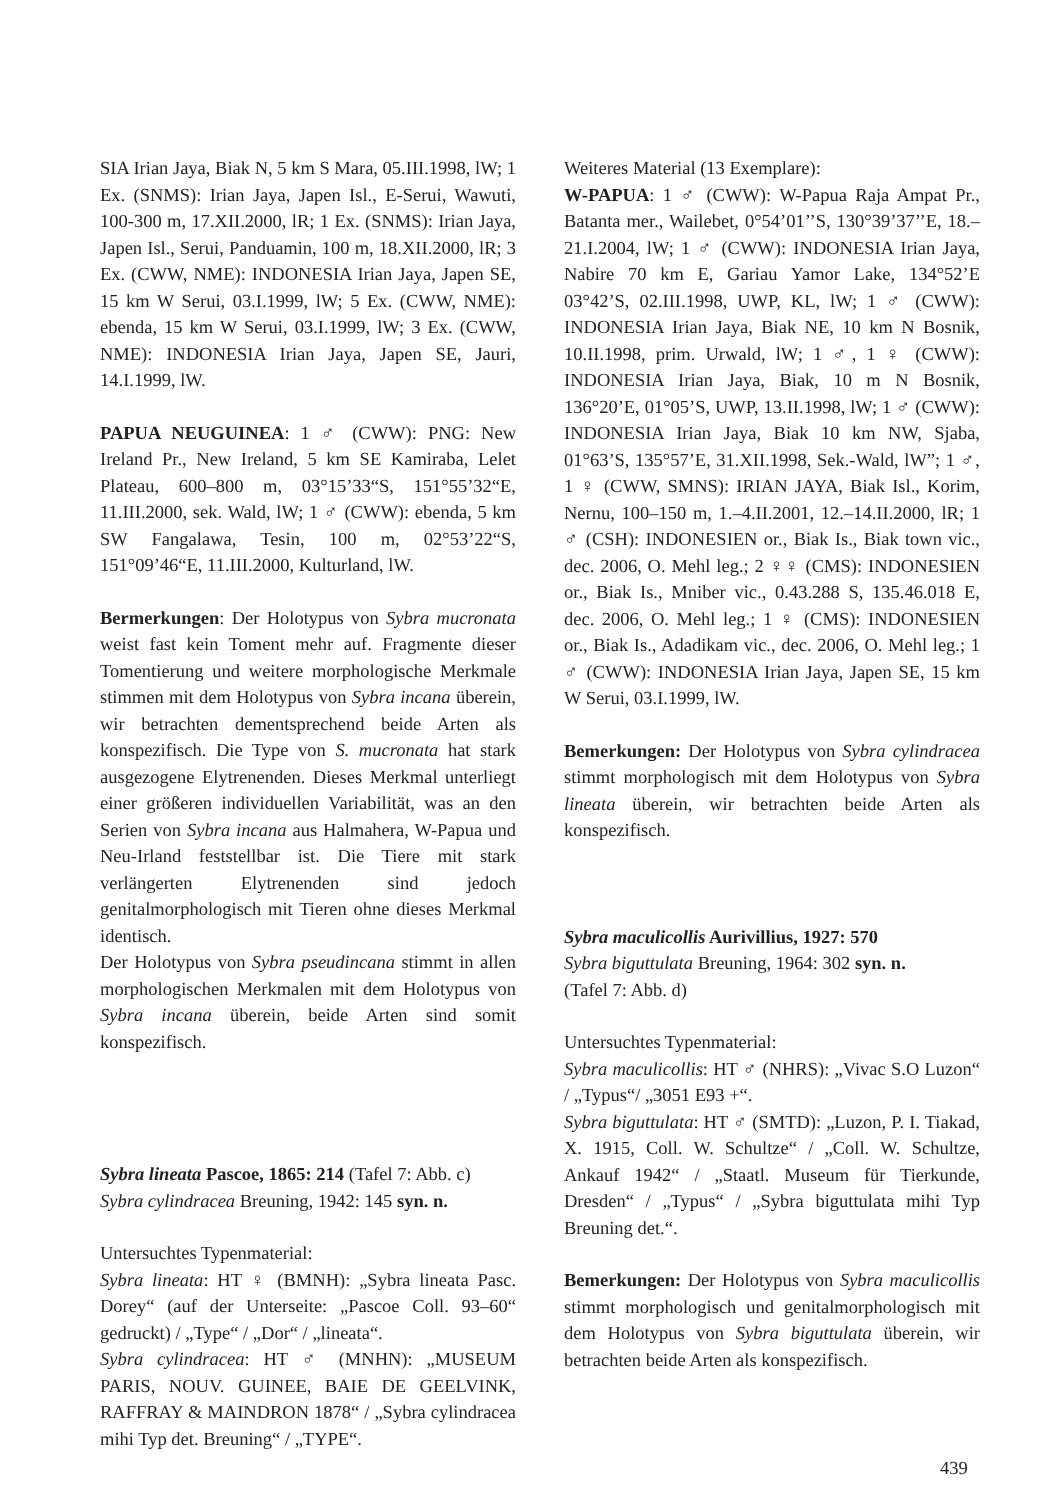SIA Irian Jaya, Biak N, 5 km S Mara, 05.III.1998, lW; 1 Ex. (SNMS): Irian Jaya, Japen Isl., E-Serui, Wawuti, 100-300 m, 17.XII.2000, lR; 1 Ex. (SNMS): Irian Jaya, Japen Isl., Serui, Panduamin, 100 m, 18.XII.2000, lR; 3 Ex. (CWW, NME): INDONESIA Irian Jaya, Japen SE, 15 km W Serui, 03.I.1999, lW; 5 Ex. (CWW, NME): ebenda, 15 km W Serui, 03.I.1999, lW; 3 Ex. (CWW, NME): INDONESIA Irian Jaya, Japen SE, Jauri, 14.I.1999, lW.
PAPUA NEUGUINEA: 1 ♂ (CWW): PNG: New Ireland Pr., New Ireland, 5 km SE Kamiraba, Lelet Plateau, 600–800 m, 03°15’33“S, 151°55’32“E, 11.III.2000, sek. Wald, lW; 1 ♂ (CWW): ebenda, 5 km SW Fangalawa, Tesin, 100 m, 02°53’22“S, 151°09’46“E, 11.III.2000, Kulturland, lW.
Bermerkungen: Der Holotypus von Sybra mucronata weist fast kein Toment mehr auf. Fragmente dieser Tomentierung und weitere morphologische Merkmale stimmen mit dem Holotypus von Sybra incana überein, wir betrachten dementsprechend beide Arten als konspezifisch. Die Type von S. mucronata hat stark ausgezogene Elytrenenden. Dieses Merkmal unterliegt einer größeren individuellen Variabilität, was an den Serien von Sybra incana aus Halmahera, W-Papua und Neu-Irland feststellbar ist. Die Tiere mit stark verlängerten Elytrenenden sind jedoch genitalmorphologisch mit Tieren ohne dieses Merkmal identisch.
Der Holotypus von Sybra pseudincana stimmt in allen morphologischen Merkmalen mit dem Holotypus von Sybra incana überein, beide Arten sind somit konspezifisch.
Sybra lineata Pascoe, 1865: 214 (Tafel 7: Abb. c)
Sybra cylindracea Breuning, 1942: 145 syn. n.
Untersuchtes Typenmaterial:
Sybra lineata: HT ♀ (BMNH): „Sybra lineata Pasc. Dorey“ (auf der Unterseite: „Pascoe Coll. 93–60“ gedruckt) / „Type“ / „Dor“ / „lineata“.
Sybra cylindracea: HT ♂ (MNHN): „MUSEUM PARIS, NOUV. GUINEE, BAIE DE GEELVINK, RAFFRAY & MAINDRON 1878“ / „Sybra cylindracea mihi Typ det. Breuning“ / „TYPE“.
Weiteres Material (13 Exemplare):
W-PAPUA: 1 ♂ (CWW): W-Papua Raja Ampat Pr., Batanta mer., Wailebet, 0°54’01’’S, 130°39’37’’E, 18.–21.I.2004, lW; 1 ♂ (CWW): INDONESIA Irian Jaya, Nabire 70 km E, Gariau Yamor Lake, 134°52’E 03°42’S, 02.III.1998, UWP, KL, lW; 1 ♂ (CWW): INDONESIA Irian Jaya, Biak NE, 10 km N Bosnik, 10.II.1998, prim. Urwald, lW; 1 ♂, 1 ♀ (CWW): INDONESIA Irian Jaya, Biak, 10 m N Bosnik, 136°20’E, 01°05’S, UWP, 13.II.1998, lW; 1 ♂ (CWW): INDONESIA Irian Jaya, Biak 10 km NW, Sjaba, 01°63’S, 135°57’E, 31.XII.1998, Sek.-Wald, lW”; 1 ♂, 1 ♀ (CWW, SMNS): IRIAN JAYA, Biak Isl., Korim, Nernu, 100–150 m, 1.–4.II.2001, 12.–14.II.2000, lR; 1 ♂ (CSH): INDONESIEN or., Biak Is., Biak town vic., dec. 2006, O. Mehl leg.; 2 ♀♀ (CMS): INDONESIEN or., Biak Is., Mniber vic., 0.43.288 S, 135.46.018 E, dec. 2006, O. Mehl leg.; 1 ♀ (CMS): INDONESIEN or., Biak Is., Adadikam vic., dec. 2006, O. Mehl leg.; 1 ♂ (CWW): INDONESIA Irian Jaya, Japen SE, 15 km W Serui, 03.I.1999, lW.
Bemerkungen: Der Holotypus von Sybra cylindracea stimmt morphologisch mit dem Holotypus von Sybra lineata überein, wir betrachten beide Arten als konspezifisch.
Sybra maculicollis Aurivillius, 1927: 570
Sybra biguttulata Breuning, 1964: 302 syn. n.
(Tafel 7: Abb. d)
Untersuchtes Typenmaterial:
Sybra maculicollis: HT ♂ (NHRS): „Vivac S.O Luzon“ / „Typus“/ „3051 E93 +“.
Sybra biguttulata: HT ♂ (SMTD): „Luzon, P. I. Tiakad, X. 1915, Coll. W. Schultze“ / „Coll. W. Schultze, Ankauf 1942“ / „Staatl. Museum für Tierkunde, Dresden“ / „Typus“ / „Sybra biguttulata mihi Typ Breuning det.“.
Bemerkungen: Der Holotypus von Sybra maculicollis stimmt morphologisch und genitalmorphologisch mit dem Holotypus von Sybra biguttulata überein, wir betrachten beide Arten als konspezifisch.
439